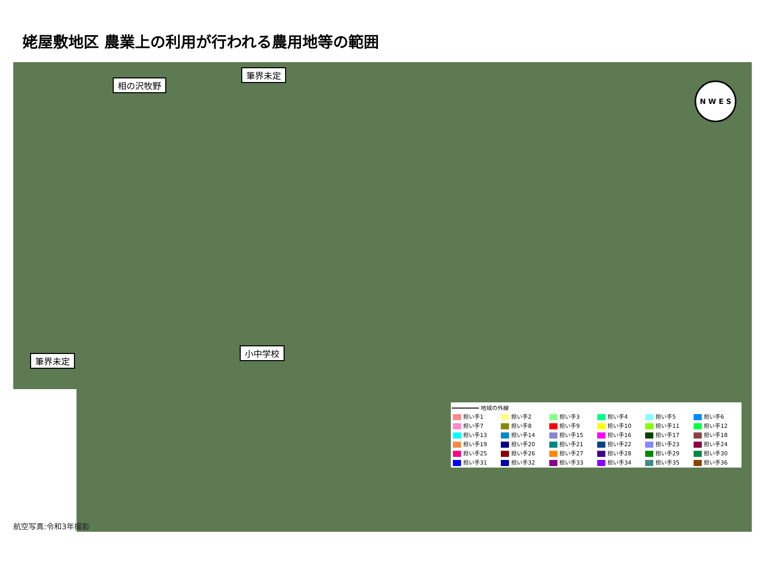姥屋敷地区 農業上の利用が行われる農用地等の範囲
相の沢牧野
筆界未定
小中学校
筆界未定
N W E S
航空写真:令和3年撮影
━━━━━━━━ 地域の外線
| 担い手1 | 担い手2 | 担い手3 | 担い手4 | 担い手5 | 担い手6 |
| 担い手7 | 担い手8 | 担い手9 | 担い手10 | 担い手11 | 担い手12 |
| 担い手13 | 担い手14 | 担い手15 | 担い手16 | 担い手17 | 担い手18 |
| 担い手19 | 担い手20 | 担い手21 | 担い手22 | 担い手23 | 担い手24 |
| 担い手25 | 担い手26 | 担い手27 | 担い手28 | 担い手29 | 担い手30 |
| 担い手31 | 担い手32 | 担い手33 | 担い手34 | 担い手35 | 担い手36 |